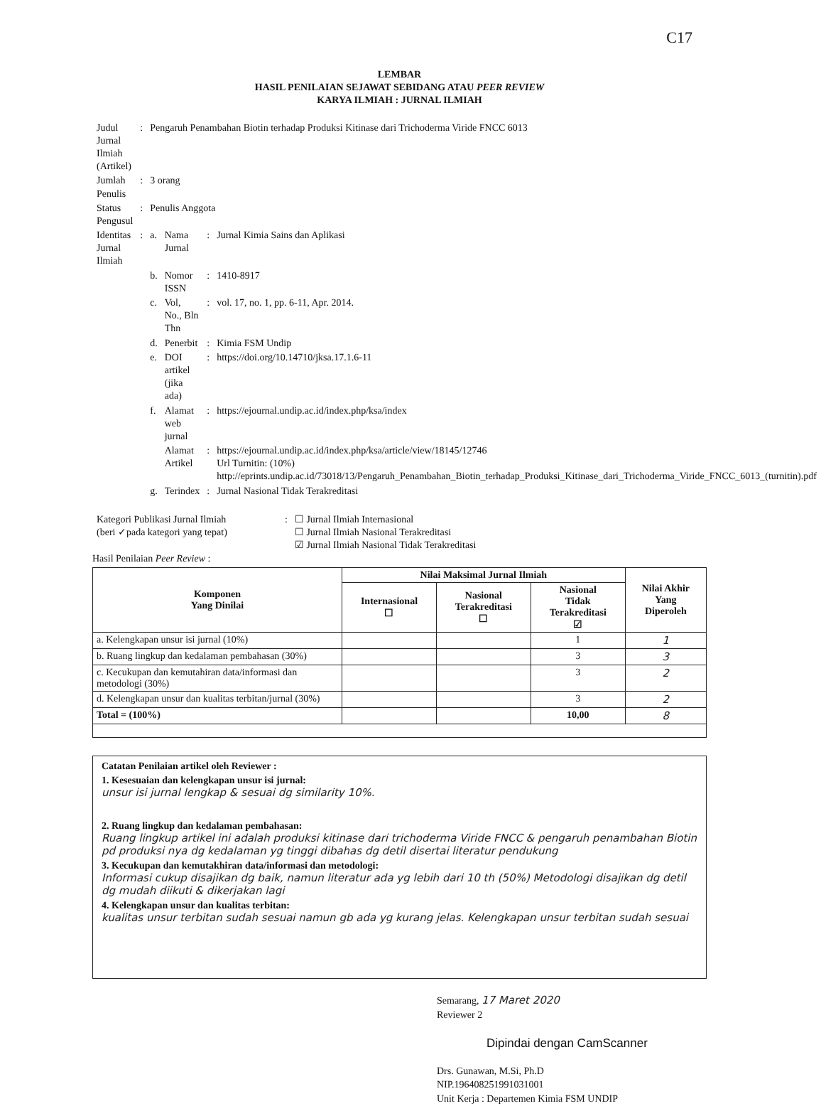C17
LEMBAR
HASIL PENILAIAN SEJAWAT SEBIDANG ATAU PEER REVIEW
KARYA ILMIAH : JURNAL ILMIAH
| Judul Jurnal Ilmiah (Artikel) | : | Pengaruh Penambahan Biotin terhadap Produksi Kitinase dari Trichoderma Viride FNCC 6013 | | | |
| Jumlah Penulis | : | 3 orang | | | |
| Status Pengusul | : | Penulis Anggota | | | |
| Identitas Jurnal Ilmiah | : | a. | Nama Jurnal | : | Jurnal Kimia Sains dan Aplikasi |
| | | b. | Nomor ISSN | : | 1410-8917 |
| | | c. | Vol, No., Bln Thn | : | vol. 17, no. 1, pp. 6-11, Apr. 2014. |
| | | d. | Penerbit | : | Kimia FSM Undip |
| | | e. | DOI artikel (jika ada) | : | https://doi.org/10.14710/jksa.17.1.6-11 |
| | | f. | Alamat web jurnal | : | https://ejournal.undip.ac.id/index.php/ksa/index |
| | | | Alamat Artikel | : | https://ejournal.undip.ac.id/index.php/ksa/article/view/18145/12746 Url Turnitin: (10%) http://eprints.undip.ac.id/73018/13/Pengaruh_Penambahan_Biotin_terhadap_Produksi_Kitinase_dari_Trichoderma_Viride_FNCC_6013_(turnitin).pdf |
| | | g. | Terindex | : | Jurnal Nasional Tidak Terakreditasi |
| Kategori Publikasi Jurnal Ilmiah (beri ✓pada kategori yang tepat) | : | ☐ Jurnal Ilmiah Internasional ☐ Jurnal Ilmiah Nasional Terakreditasi ☑ Jurnal Ilmiah Nasional Tidak Terakreditasi |
Hasil Penilaian Peer Review :
| Komponen Yang Dinilai | Nilai Maksimal Jurnal Ilmiah | | | Nilai Akhir Yang Diperoleh |
| --- | --- | --- | --- | --- |
| | Internasional ☐ | Nasional Terakreditasi ☐ | Nasional Tidak Terakreditasi ☑ | |
| a. Kelengkapan unsur isi jurnal (10%) | | | 1 | 1 |
| b. Ruang lingkup dan kedalaman pembahasan (30%) | | | 3 | 3 |
| c. Kecukupan dan kemutahiran data/informasi dan metodologi (30%) | | | 3 | 2 |
| d. Kelengkapan unsur dan kualitas terbitan/jurnal (30%) | | | 3 | 2 |
| Total = (100%) | | | 10,00 | 8 |
Catatan Penilaian artikel oleh Reviewer :
1. Kesesuaian dan kelengkapan unsur isi jurnal:
unsur isi jurnal lengkap & sesuai dg similarity 10%.
2. Ruang lingkup dan kedalaman pembahasan:
Ruang lingkup artikel ini adalah produksi kitinase dari trichoderma Viride FNCC & pengaruh penambahan Biotin pd produksi nya dg kedalaman yg tinggi dibahas dg detil disertai literatur pendukung
3. Kecukupan dan kemutakhiran data/informasi dan metodologi:
Informasi cukup disajikan dg baik, namun literatur ada yg lebih dari 10 th (50%) Metodologi disajikan dg detil dg mudah diikuti & dikerjakan lagi
4. Kelengkapan unsur dan kualitas terbitan:
kualitas unsur terbitan sudah sesuai namun gb ada yg kurang jelas. Kelengkapan unsur terbitan sudah sesuai
Semarang, 17 Maret 2020
Reviewer 2
Drs. Gunawan, M.Si, Ph.D
NIP.196408251991031001
Unit Kerja : Departemen Kimia FSM UNDIP
Dipindai dengan CamScanner